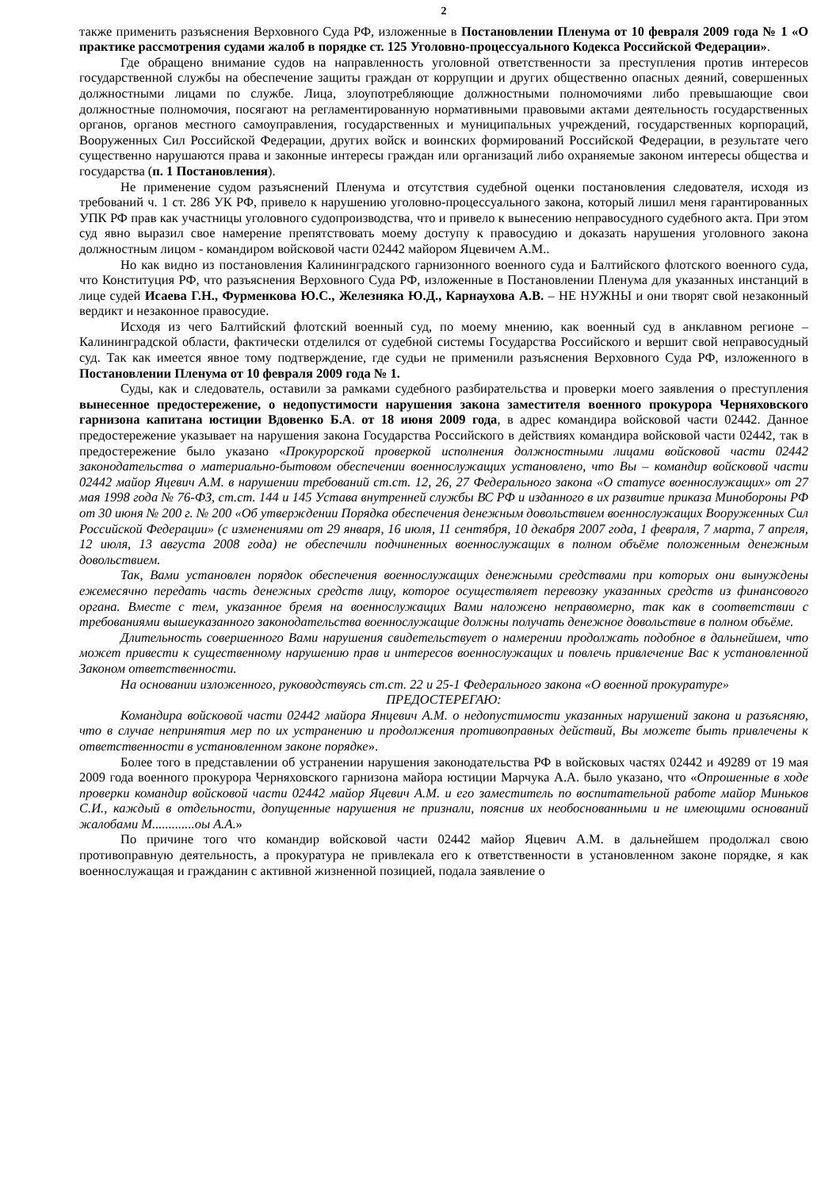2
также применить разъяснения Верховного Суда РФ, изложенные в Постановлении Пленума от 10 февраля 2009 года № 1 «О практике рассмотрения судами жалоб в порядке ст. 125 Уголовно-процессуального Кодекса Российской Федерации».
Где обращено внимание судов на направленность уголовной ответственности за преступления против интересов государственной службы на обеспечение защиты граждан от коррупции и других общественно опасных деяний, совершенных должностными лицами по службе. Лица, злоупотребляющие должностными полномочиями либо превышающие свои должностные полномочия, посягают на регламентированную нормативными правовыми актами деятельность государственных органов, органов местного самоуправления, государственных и муниципальных учреждений, государственных корпораций, Вооруженных Сил Российской Федерации, других войск и воинских формирований Российской Федерации, в результате чего существенно нарушаются права и законные интересы граждан или организаций либо охраняемые законом интересы общества и государства (п. 1 Постановления).
Не применение судом разъяснений Пленума и отсутствия судебной оценки постановления следователя, исходя из требований ч. 1 ст. 286 УК РФ, привело к нарушению уголовно-процессуального закона, который лишил меня гарантированных УПК РФ прав как участницы уголовного судопроизводства, что и привело к вынесению неправосудного судебного акта. При этом суд явно выразил свое намерение препятствовать моему доступу к правосудию и доказать нарушения уголовного закона должностным лицом - командиром войсковой части 02442 майором Яцевичем А.М..
Но как видно из постановления Калининградского гарнизонного военного суда и Балтийского флотского военного суда, что Конституция РФ, что разъяснения Верховного Суда РФ, изложенные в Постановлении Пленума для указанных инстанций в лице судей Исаева Г.Н., Фурменкова Ю.С., Железняка Ю.Д., Карнаухова А.В. – НЕ НУЖНЫ и они творят свой незаконный вердикт и незаконное правосудие.
Исходя из чего Балтийский флотский военный суд, по моему мнению, как военный суд в анклавном регионе – Калининградской области, фактически отделился от судебной системы Государства Российского и вершит свой неправосудный суд. Так как имеется явное тому подтверждение, где судьи не применили разъяснения Верховного Суда РФ, изложенного в Постановлении Пленума от 10 февраля 2009 года № 1.
Суды, как и следователь, оставили за рамками судебного разбирательства и проверки моего заявления о преступления вынесенное предостережение, о недопустимости нарушения закона заместителя военного прокурора Черняховского гарнизона капитана юстиции Вдовенко Б.А. от 18 июня 2009 года, в адрес командира войсковой части 02442. Данное предостережение указывает на нарушения закона Государства Российского в действиях командира войсковой части 02442, так в предостережение было указано «Прокурорской проверкой исполнения должностными лицами войсковой части 02442 законодательства о материально-бытовом обеспечении военнослужащих установлено, что Вы – командир войсковой части 02442 майор Яцевич А.М. в нарушении требований ст.ст. 12, 26, 27 Федерального закона «О статусе военнослужащих» от 27 мая 1998 года № 76-ФЗ, ст.ст. 144 и 145 Устава внутренней службы ВС РФ и изданного в их развитие приказа Минобороны РФ от 30 июня № 200 г. № 200 «Об утверждении Порядка обеспечения денежным довольствием военнослужащих Вооруженных Сил Российской Федерации» (с изменениями от 29 января, 16 июля, 11 сентября, 10 декабря 2007 года, 1 февраля, 7 марта, 7 апреля, 12 июля, 13 августа 2008 года) не обеспечили подчиненных военнослужащих в полном объёме положенным денежным довольствием.
Так, Вами установлен порядок обеспечения военнослужащих денежными средствами при которых они вынуждены ежемесячно передать часть денежных средств лицу, которое осуществляет перевозку указанных средств из финансового органа. Вместе с тем, указанное бремя на военнослужащих Вами наложено неправомерно, так как в соответствии с требованиями вышеуказанного законодательства военнослужащие должны получать денежное довольствие в полном объёме.
Длительность совершенного Вами нарушения свидетельствует о намерении продолжать подобное в дальнейшем, что может привести к существенному нарушению прав и интересов военнослужащих и повлечь привлечение Вас к установленной Законом ответственности.
На основании изложенного, руководствуясь ст.ст. 22 и 25-1 Федерального закона «О военной прокуратуре»
ПРЕДОСТЕРЕГАЮ:
Командира войсковой части 02442 майора Янцевич А.М. о недопустимости указанных нарушений закона и разъясняю, что в случае непринятия мер по их устранению и продолжения противоправных действий, Вы можете быть привлечены к ответственности в установленном законе порядке».
Более того в представлении об устранении нарушения законодательства РФ в войсковых частях 02442 и 49289 от 19 мая 2009 года военного прокурора Черняховского гарнизона майора юстиции Марчука А.А. было указано, что «Опрошенные в ходе проверки командир войсковой части 02442 майор Яцевич А.М. и его заместитель по воспитательной работе майор Миньков С.И., каждый в отдельности, допущенные нарушения не признали, пояснив их необоснованными и не имеющими оснований жалобами М.............оы А.А.»
По причине того что командир войсковой части 02442 майор Яцевич А.М. в дальнейшем продолжал свою противоправную деятельность, а прокуратура не привлекала его к ответственности в установленном законе порядке, я как военнослужащая и гражданин с активной жизненной позицией, подала заявление о